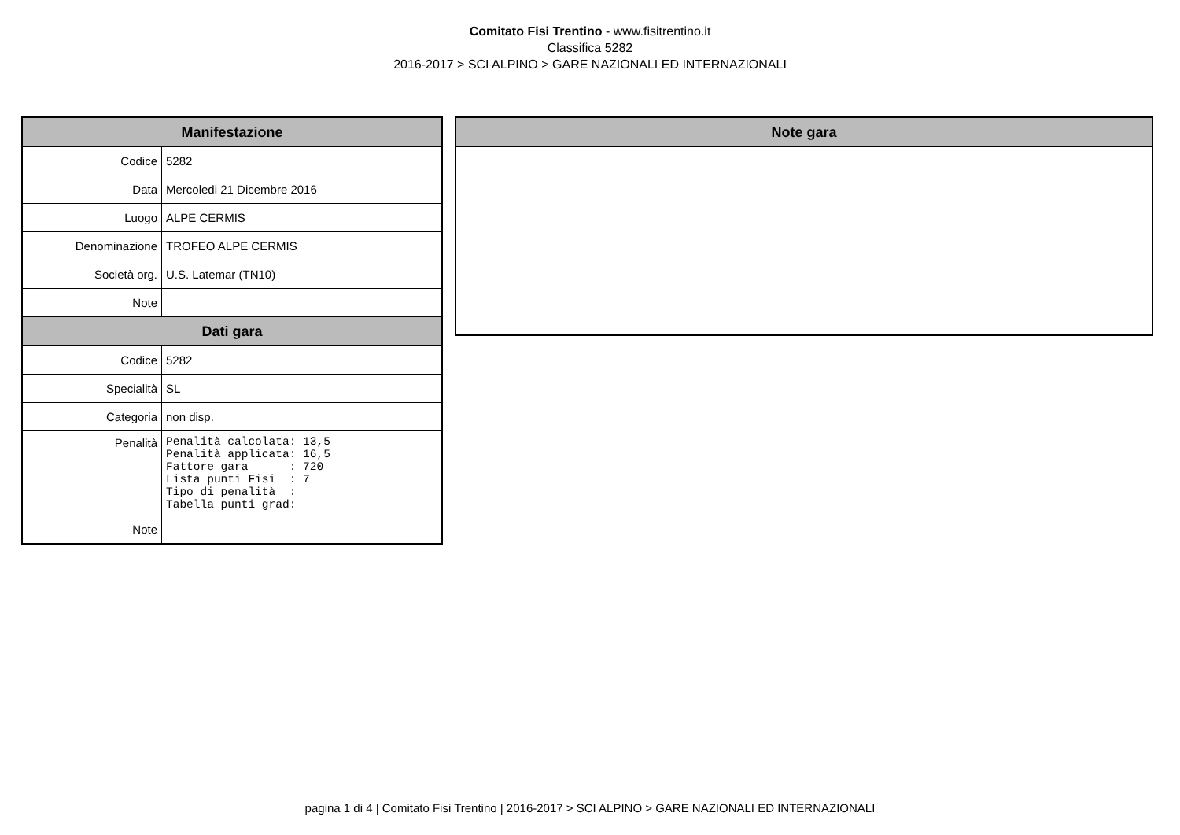Comitato Fisi Trentino - www.fisitrentino.it
Classifica 5282
2016-2017 > SCI ALPINO > GARE NAZIONALI ED INTERNAZIONALI
| Manifestazione | |
| --- | --- |
| Codice | 5282 |
| Data | Mercoledi 21 Dicembre 2016 |
| Luogo | ALPE CERMIS |
| Denominazione | TROFEO ALPE CERMIS |
| Società org. | U.S. Latemar (TN10) |
| Note | |
| Dati gara | |
| Codice | 5282 |
| Specialità | SL |
| Categoria | non disp. |
| Penalità | Penalità calcolata: 13,5 Penalità applicata: 16,5 Fattore gara : 720 Lista punti Fisi : 7 Tipo di penalità : Tabella punti grad: |
| Note | |
| Note gara |
| --- |
pagina 1 di 4 | Comitato Fisi Trentino | 2016-2017 > SCI ALPINO > GARE NAZIONALI ED INTERNAZIONALI